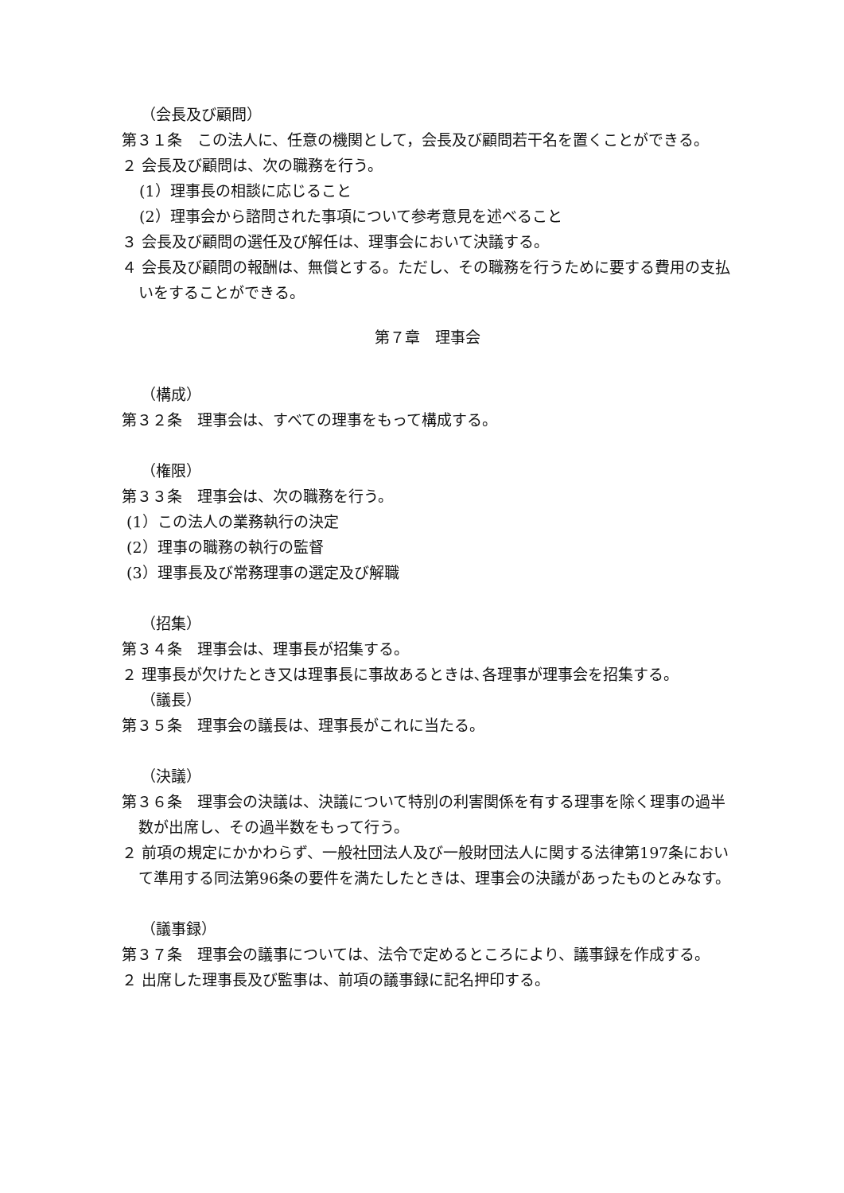（会長及び顧問）
第３１条　この法人に、任意の機関として，会長及び顧問若干名を置くことができる。
２ 会長及び顧問は、次の職務を行う。
(1）理事長の相談に応じること
(2）理事会から諮問された事項について参考意見を述べること
３ 会長及び顧問の選任及び解任は、理事会において決議する。
４ 会長及び顧問の報酬は、無償とする。ただし、その職務を行うために要する費用の支払いをすることができる。
第７章　理事会
（構成）
第３２条　理事会は、すべての理事をもって構成する。
（権限）
第３３条　理事会は、次の職務を行う。
(1）この法人の業務執行の決定
(2）理事の職務の執行の監督
(3）理事長及び常務理事の選定及び解職
（招集）
第３４条　理事会は、理事長が招集する。
２ 理事長が欠けたとき又は理事長に事故あるときは､各理事が理事会を招集する。
（議長）
第３５条　理事会の議長は、理事長がこれに当たる。
（決議）
第３６条　理事会の決議は、決議について特別の利害関係を有する理事を除く理事の過半数が出席し、その過半数をもって行う。
２ 前項の規定にかかわらず、一般社団法人及び一般財団法人に関する法律第197条において準用する同法第96条の要件を満たしたときは、理事会の決議があったものとみなす。
（議事録）
第３７条　理事会の議事については、法令で定めるところにより、議事録を作成する。
２ 出席した理事長及び監事は、前項の議事録に記名押印する。